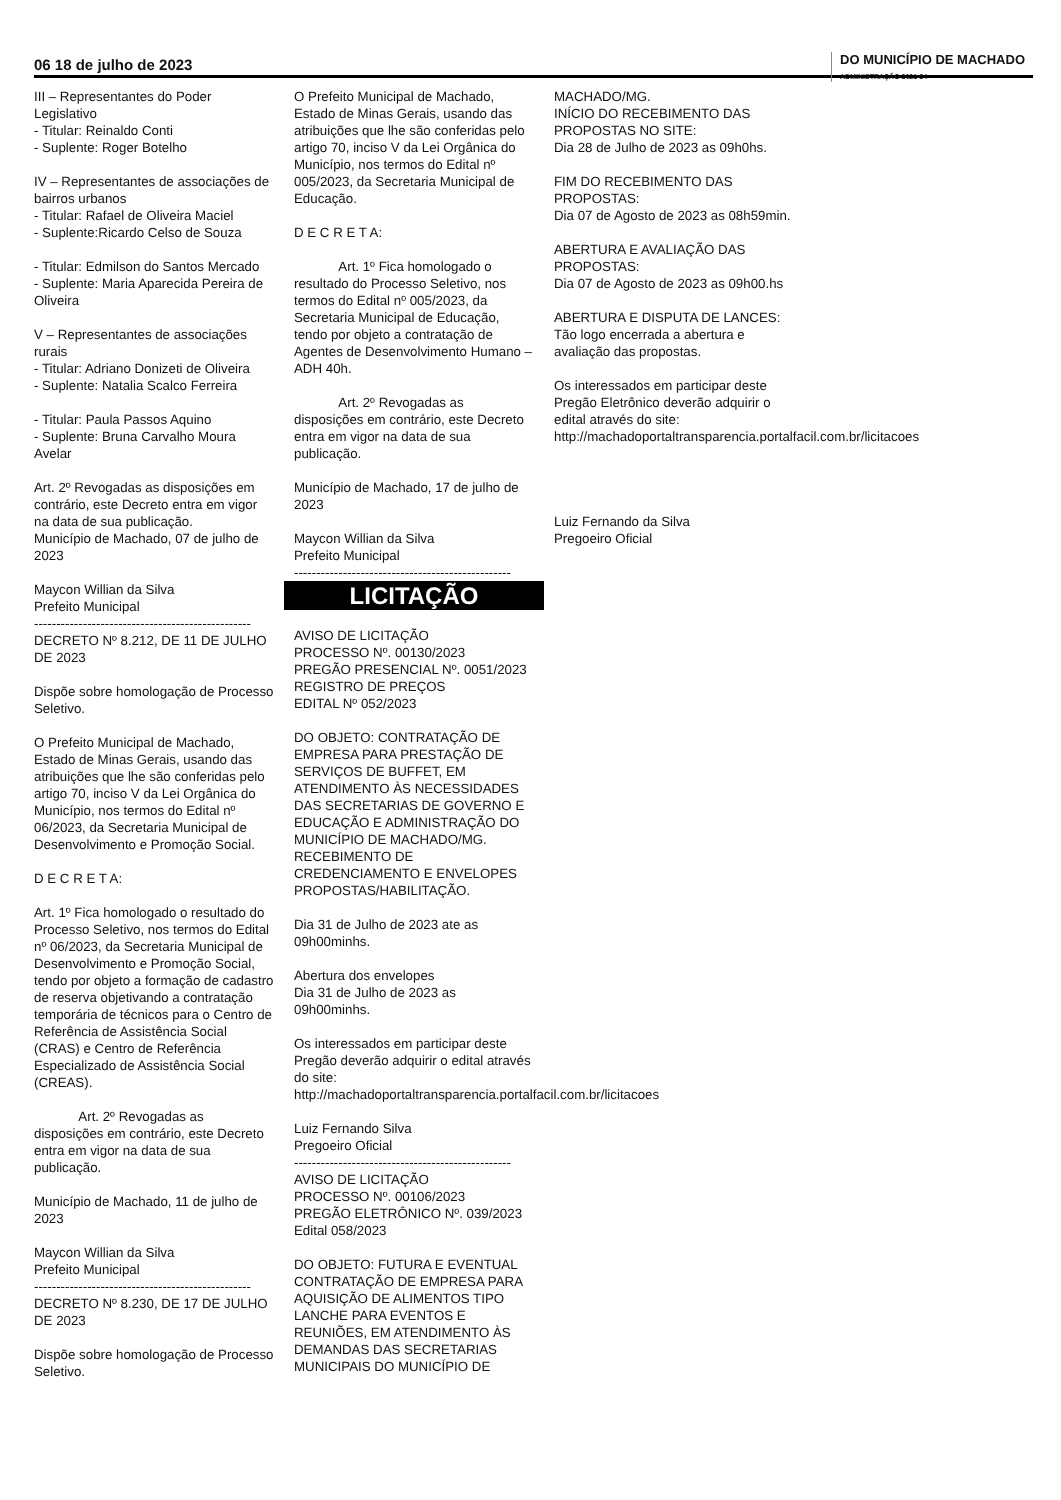06 18 de julho de 2023
DO MUNICÍPIO DE MACHADO
ADMINISTRAÇÃO 2021-24
III – Representantes do Poder Legislativo
- Titular: Reinaldo Conti
- Suplente: Roger Botelho
IV – Representantes de associações de bairros urbanos
- Titular: Rafael de Oliveira Maciel
- Suplente:Ricardo Celso de Souza
- Titular: Edmilson do Santos Mercado
- Suplente: Maria Aparecida Pereira de Oliveira
V – Representantes de associações rurais
- Titular: Adriano Donizeti de Oliveira
- Suplente: Natalia Scalco Ferreira
- Titular: Paula Passos Aquino
- Suplente: Bruna Carvalho Moura Avelar
Art. 2º Revogadas as disposições em contrário, este Decreto entra em vigor na data de sua publicação.
Município de Machado, 07 de julho de 2023
Maycon Willian da Silva
Prefeito Municipal
-------------------------------------------------
DECRETO Nº 8.212, DE 11 DE JULHO DE 2023
Dispõe sobre homologação de Processo Seletivo.
O Prefeito Municipal de Machado, Estado de Minas Gerais, usando das atribuições que lhe são conferidas pelo artigo 70, inciso V da Lei Orgânica do Município, nos termos do Edital nº 06/2023, da Secretaria Municipal de Desenvolvimento e Promoção Social.
D E C R E T A:
Art. 1º Fica homologado o resultado do Processo Seletivo, nos termos do Edital nº 06/2023, da Secretaria Municipal de Desenvolvimento e Promoção Social, tendo por objeto a formação de cadastro de reserva objetivando a contratação temporária de técnicos para o Centro de Referência de Assistência Social (CRAS) e Centro de Referência Especializado de Assistência Social (CREAS).
Art. 2º Revogadas as disposições em contrário, este Decreto entra em vigor na data de sua publicação.
Município de Machado, 11 de julho de 2023
Maycon Willian da Silva
Prefeito Municipal
-------------------------------------------------
DECRETO Nº 8.230, DE 17 DE JULHO DE 2023
Dispõe sobre homologação de Processo Seletivo.
O Prefeito Municipal de Machado, Estado de Minas Gerais, usando das atribuições que lhe são conferidas pelo artigo 70, inciso V da Lei Orgânica do Município, nos termos do Edital nº 005/2023, da Secretaria Municipal de Educação.
D E C R E T A:
Art. 1º Fica homologado o resultado do Processo Seletivo, nos termos do Edital nº 005/2023, da Secretaria Municipal de Educação, tendo por objeto a contratação de Agentes de Desenvolvimento Humano – ADH 40h.
Art. 2º Revogadas as disposições em contrário, este Decreto entra em vigor na data de sua publicação.
Município de Machado, 17 de julho de 2023
Maycon Willian da Silva
Prefeito Municipal
-------------------------------------------------
LICITAÇÃO
AVISO DE LICITAÇÃO
PROCESSO Nº. 00130/2023
PREGÃO PRESENCIAL Nº. 0051/2023
REGISTRO DE PREÇOS
EDITAL Nº 052/2023
DO OBJETO: CONTRATAÇÃO DE EMPRESA PARA PRESTAÇÃO DE SERVIÇOS DE BUFFET, EM ATENDIMENTO ÀS NECESSIDADES DAS SECRETARIAS DE GOVERNO E EDUCAÇÃO E ADMINISTRAÇÃO DO MUNICÍPIO DE MACHADO/MG. RECEBIMENTO DE CREDENCIAMENTO E ENVELOPES PROPOSTAS/HABILITAÇÃO.
Dia 31 de Julho de 2023 ate as 09h00minhs.
Abertura dos envelopes
Dia 31 de Julho de 2023 as 09h00minhs.
Os interessados em participar deste Pregão deverão adquirir o edital através do site: http://machadoportaltransparencia.portalfacil.com.br/licitacoes
Luiz Fernando Silva
Pregoeiro Oficial
-------------------------------------------------
AVISO DE LICITAÇÃO
PROCESSO Nº. 00106/2023
PREGÃO ELETRÔNICO Nº. 039/2023
Edital 058/2023
DO OBJETO: FUTURA E EVENTUAL CONTRATAÇÃO DE EMPRESA PARA AQUISIÇÃO DE ALIMENTOS TIPO LANCHE PARA EVENTOS E REUNIÕES, EM ATENDIMENTO ÀS DEMANDAS DAS SECRETARIAS MUNICIPAIS DO MUNICÍPIO DE
MACHADO/MG.
INÍCIO DO RECEBIMENTO DAS PROPOSTAS NO SITE:
Dia 28 de Julho de 2023 as 09h0hs.
FIM DO RECEBIMENTO DAS PROPOSTAS:
Dia 07 de Agosto de 2023 as 08h59min.
ABERTURA E AVALIAÇÃO DAS PROPOSTAS:
Dia 07 de Agosto de 2023 as 09h00.hs
ABERTURA E DISPUTA DE LANCES:
Tão logo encerrada a abertura e avaliação das propostas.
Os interessados em participar deste Pregão Eletrônico deverão adquirir o edital através do site: http://machadoportaltransparencia.portalfacil.com.br/licitacoes
Luiz Fernando da Silva
Pregoeiro Oficial